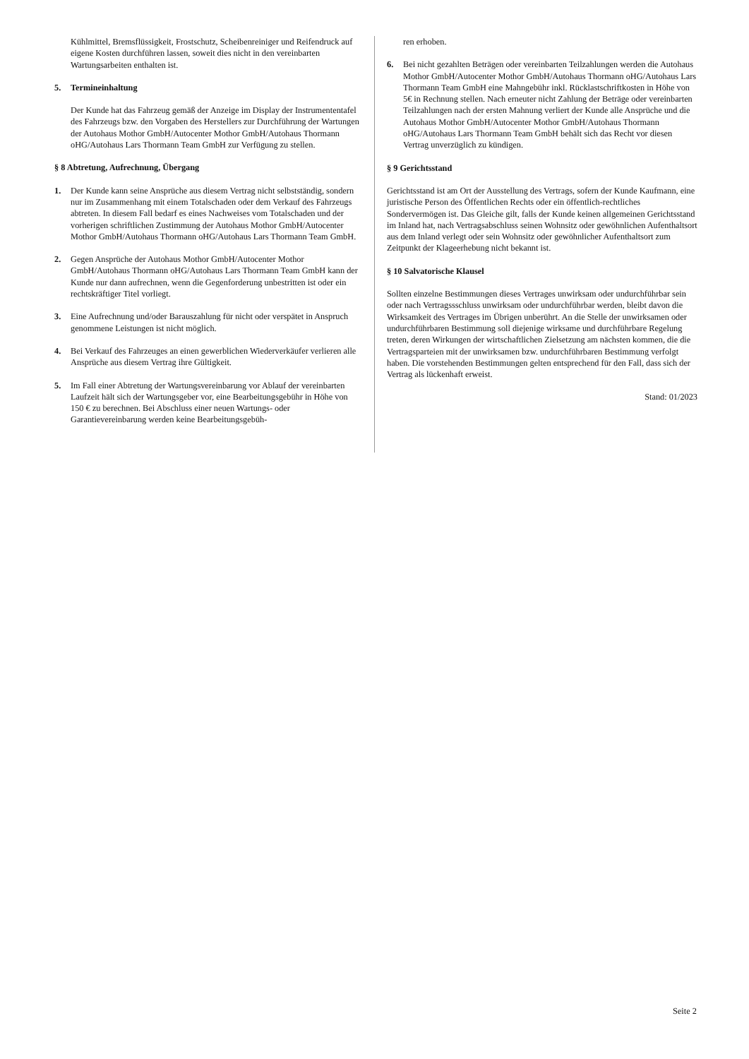Kühlmittel, Bremsflüssigkeit, Frostschutz, Scheibenreiniger und Reifendruck auf eigene Kosten durchführen lassen, soweit dies nicht in den vereinbarten Wartungsarbeiten enthalten ist.
5. Termineinhaltung
Der Kunde hat das Fahrzeug gemäß der Anzeige im Display der Instrumententafel des Fahrzeugs bzw. den Vorgaben des Herstellers zur Durchführung der Wartungen der Autohaus Mothor GmbH/Autocenter Mothor GmbH/Autohaus Thormann oHG/Autohaus Lars Thormann Team GmbH zur Verfügung zu stellen.
§ 8 Abtretung, Aufrechnung, Übergang
1. Der Kunde kann seine Ansprüche aus diesem Vertrag nicht selbstständig, sondern nur im Zusammenhang mit einem Totalschaden oder dem Verkauf des Fahrzeugs abtreten. In diesem Fall bedarf es eines Nachweises vom Totalschaden und der vorherigen schriftlichen Zustimmung der Autohaus Mothor GmbH/Autocenter Mothor GmbH/Autohaus Thormann oHG/Autohaus Lars Thormann Team GmbH.
2. Gegen Ansprüche der Autohaus Mothor GmbH/Autocenter Mothor GmbH/Autohaus Thormann oHG/Autohaus Lars Thormann Team GmbH kann der Kunde nur dann aufrechnen, wenn die Gegenforderung unbestritten ist oder ein rechtskräftiger Titel vorliegt.
3. Eine Aufrechnung und/oder Barauszahlung für nicht oder verspätet in Anspruch genommene Leistungen ist nicht möglich.
4. Bei Verkauf des Fahrzeuges an einen gewerblichen Wiederverkäufer verlieren alle Ansprüche aus diesem Vertrag ihre Gültigkeit.
5. Im Fall einer Abtretung der Wartungsvereinbarung vor Ablauf der vereinbarten Laufzeit hält sich der Wartungsgeber vor, eine Bearbeitungsgebühr in Höhe von 150 € zu berechnen. Bei Abschluss einer neuen Wartungs- oder Garantievereinbarung werden keine Bearbeitungsgebüh-
ren erhoben.
6. Bei nicht gezahlten Beträgen oder vereinbarten Teilzahlungen werden die Autohaus Mothor GmbH/Autocenter Mothor GmbH/Autohaus Thormann oHG/Autohaus Lars Thormann Team GmbH eine Mahngebühr inkl. Rücklastschriftkosten in Höhe von 5€ in Rechnung stellen. Nach erneuter nicht Zahlung der Beträge oder vereinbarten Teilzahlungen nach der ersten Mahnung verliert der Kunde alle Ansprüche und die Autohaus Mothor GmbH/Autocenter Mothor GmbH/Autohaus Thormann oHG/Autohaus Lars Thormann Team GmbH behält sich das Recht vor diesen Vertrag unverzüglich zu kündigen.
§ 9 Gerichtsstand
Gerichtsstand ist am Ort der Ausstellung des Vertrags, sofern der Kunde Kaufmann, eine juristische Person des Öffentlichen Rechts oder ein öffentlich-rechtliches Sondervermögen ist. Das Gleiche gilt, falls der Kunde keinen allgemeinen Gerichtsstand im Inland hat, nach Vertragsabschluss seinen Wohnsitz oder gewöhnlichen Aufenthaltsort aus dem Inland verlegt oder sein Wohnsitz oder gewöhnlicher Aufenthaltsort zum Zeitpunkt der Klageerhebung nicht bekannt ist.
§ 10 Salvatorische Klausel
Sollten einzelne Bestimmungen dieses Vertrages unwirksam oder undurchführbar sein oder nach Vertragssschluss unwirksam oder undurchführbar werden, bleibt davon die Wirksamkeit des Vertrages im Übrigen unberührt. An die Stelle der unwirksamen oder undurchführbaren Bestimmung soll diejenige wirksame und durchführbare Regelung treten, deren Wirkungen der wirtschaftlichen Zielsetzung am nächsten kommen, die die Vertragsparteien mit der unwirksamen bzw. undurchführbaren Bestimmung verfolgt haben. Die vorstehenden Bestimmungen gelten entsprechend für den Fall, dass sich der Vertrag als lückenhaft erweist.
Stand: 01/2023
Seite 2